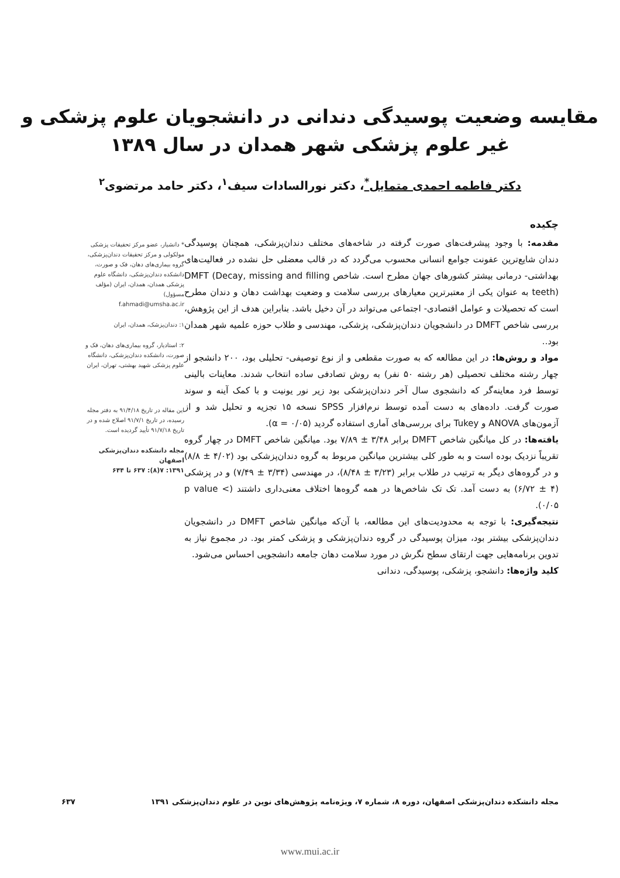مقایسه وضعیت پوسیدگی دندانی در دانشجویان علوم پزشکی و
غیر علوم پزشکی شهر همدان در سال ۱۳۸۹
دکتر فاطمه احمدی متمایل<sup>*</sup>، دکتر نورالسادات سیف<sup>۱</sup>، دکتر حامد مرتضوی<sup>۲</sup>
چکیده
مقدمه: با وجود پیشرفت‌های صورت گرفته در شاخه‌های مختلف دندان‌پزشکی، همچنان پوسیدگی دندان شایع‌ترین عفونت جوامع انسانی محسوب می‌گردد که در قالب معضلی حل نشده در فعالیت‌های بهداشتی- درمانی بیشتر کشورهای جهان مطرح است. شاخص DMFT (Decay, missing and filling teeth) به عنوان یکی از معتبرترین معیارهای بررسی سلامت و وضعیت بهداشت دهان و دندان مطرح است که تحصیلات و عوامل اقتصادی- اجتماعی می‌تواند در آن دخیل باشد. بنابراین هدف از این پژوهش، بررسی شاخص DMFT در دانشجویان دندان‌پزشکی، پزشکی، مهندسی و طلاب حوزه علمیه شهر همدان بود..
مواد و روش‌ها: در این مطالعه که به صورت مقطعی و از نوع توصیفی- تحلیلی بود، ۲۰۰ دانشجو از چهار رشته مختلف تحصیلی (هر رشته ۵۰ نفر) به روش تصادفی ساده انتخاب شدند. معاینات بالینی توسط فرد معاینه‌گر که دانشجوی سال آخر دندان‌پزشکی بود زیر نور یونیت و با کمک آینه و سوند صورت گرفت. داده‌های به دست آمده توسط نرم‌افزار SPSS نسخه ۱۵ تجزیه و تحلیل شد و از آزمون‌های ANOVA و Tukey برای بررسی‌های آماری استفاده گردید (α = ۰/۰۵).
یافته‌ها: در کل میانگین شاخص DMFT برابر ۳/۴۸ ± ۷/۸۹ بود. میانگین شاخص DMFT در چهار گروه تقریباً نزدیک بوده است و به طور کلی بیشترین میانگین مربوط به گروه دندان‌پزشکی بود (۴/۰۲ ± ۸/۸) و در گروه‌های دیگر به ترتیب در طلاب برابر (۳/۲۳ ± ۸/۴۸)، در مهندسی (۳/۳۴ ± ۷/۴۹) و در پزشکی (۴ ± ۶/۷۲) به دست آمد. تک تک شاخص‌ها در همه گروه‌ها اختلاف معنی‌داری داشتند (p value < ۰/۰۵).
نتیجه‌گیری: با توجه به محدودیت‌های این مطالعه، با آن‌که میانگین شاخص DMFT در دانشجویان دندان‌پزشکی بیشتر بود، میزان پوسیدگی در گروه دندان‌پزشکی و پزشکی کمتر بود. در مجموع نیاز به تدوین برنامه‌هایی جهت ارتقای سطح نگرش در مورد سلامت دهان جامعه دانشجویی احساس می‌شود.
کلید واژه‌ها: دانشجو، پزشکی، پوسیدگی، دندانی
* دانشیار، عضو مرکز تحقیقات پزشکی مولکولی و مرکز تحقیقات دندان‌پزشکی، گروه بیماری‌های دهان، فک و صورت، دانشکده دندان‌پزشکی، دانشگاه علوم پزشکی همدان، همدان، ایران (مؤلف مسؤول)
f.ahmadi@umsha.ac.ir
۱: دندان‌پزشک، همدان، ایران
۲: استادیار، گروه بیماری‌های دهان، فک و صورت، دانشکده دندان‌پزشکی، دانشگاه علوم پزشکی شهید بهشتی، تهران، ایران
این مقاله در تاریخ ۹۱/۴/۱۸ به دفتر مجله رسیده، در تاریخ ۹۱/۷/۱ اصلاح شده و در تاریخ ۹۱/۷/۱۸ تأیید گردیده است.
مجله دانشکده دندان‌پزشکی اصفهان
۱۳۹۱: ۷(۸): ۶۳۷ تا ۶۴۴
مجله دانشکده دندان‌پزشکی اصفهان، دوره ۸، شماره ۷، ویژه‌نامه پژوهش‌های نوین در علوم دندان‌پزشکی ۱۳۹۱ ۶۳۷
www.mui.ac.ir